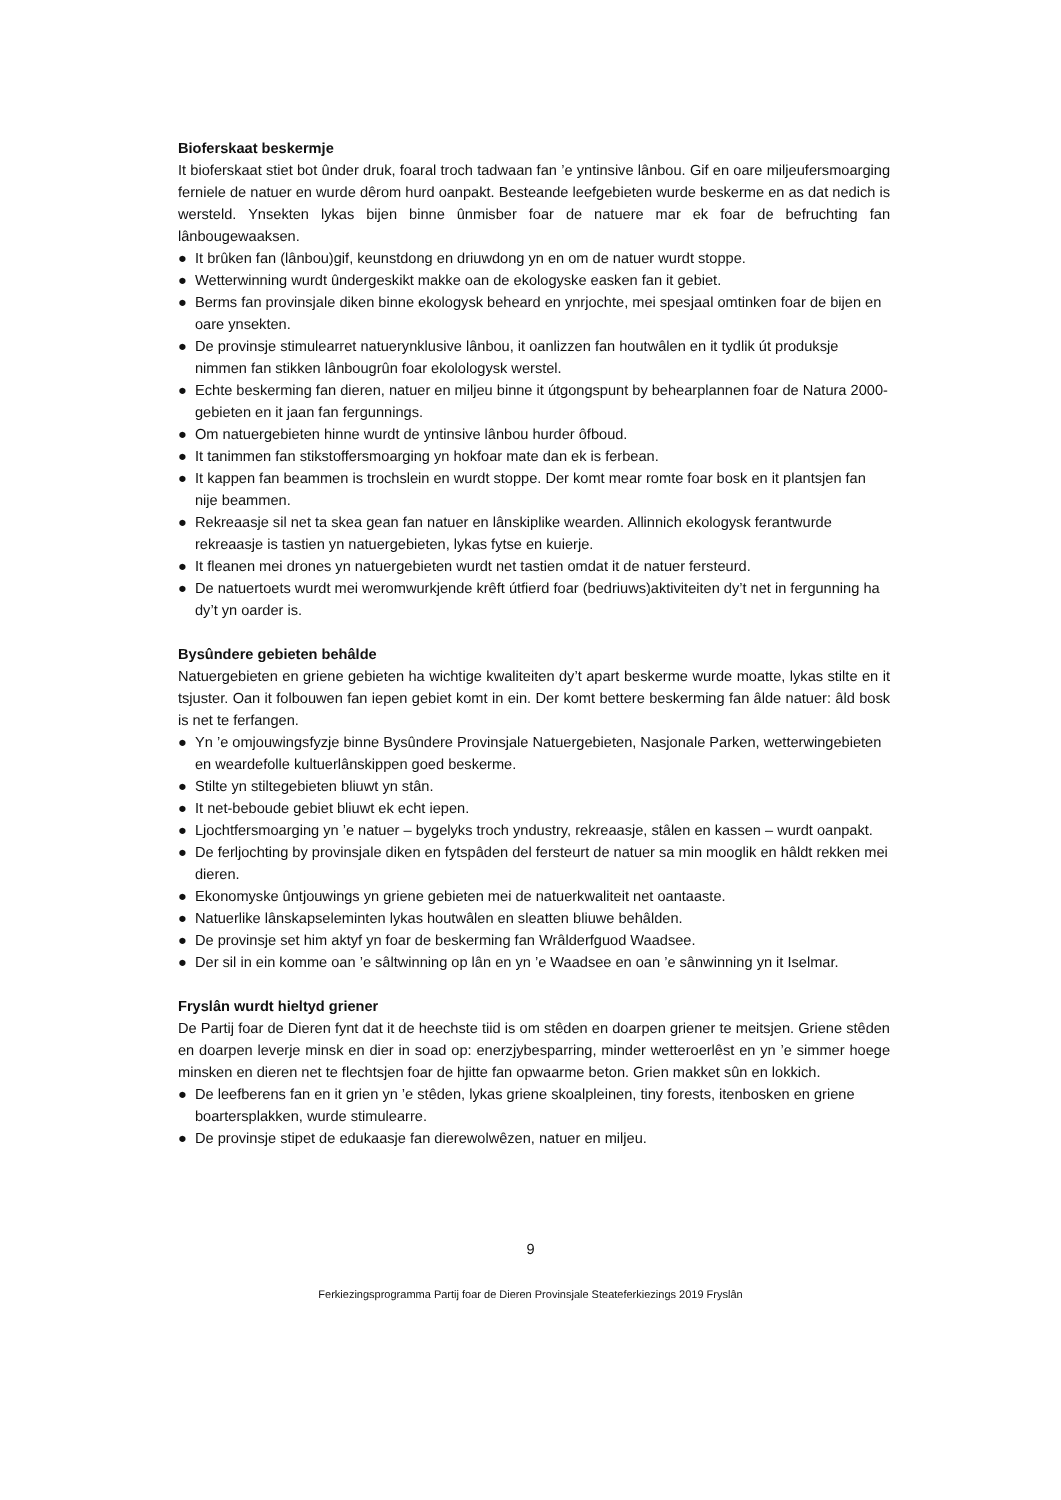Bioferskaat beskermje
It bioferskaat stiet bot ûnder druk, foaral troch tadwaan fan ’e yntinsive lânbou. Gif en oare miljeufersmoarging ferniele de natuer en wurde dêrom hurd oanpakt. Besteande leefgebieten wurde beskerme en as dat nedich is wersteld. Ynsekten lykas bijen binne ûnmisber foar de natuere mar ek foar de befruchting fan lânbougewaaksen.
● It brûken fan (lânbou)gif, keunstdong en driuwdong yn en om de natuer wurdt stoppe.
● Wetterwinning wurdt ûndergeskikt makke oan de ekologyske easken fan it gebiet.
● Berms fan provinsjale diken binne ekologysk beheard en ynrjochte, mei spesjaal omtinken foar de bijen en oare ynsekten.
● De provinsje stimulearret natuerynklusive lânbou, it oanlizzen fan houtwâlen en it tydlik út produksje nimmen fan stikken lânbougrûn foar ekolologysk werstel.
● Echte beskerming fan dieren, natuer en miljeu binne it útgongspunt by behearplannen foar de Natura 2000-gebieten en it jaan fan fergunnings.
● Om natuergebieten hinne wurdt de yntinsive lânbou hurder ôfboud.
● It tanimmen fan stikstoffersmoarging yn hokfoar mate dan ek is ferbean.
● It kappen fan beammen is trochslein en wurdt stoppe. Der komt mear romte foar bosk en it plantsjen fan nije beammen.
● Rekreaasje sil net ta skea gean fan natuer en lânskiplike wearden. Allinnich ekologysk ferantwurde rekreaasje is tastien yn natuergebieten, lykas fytse en kuierje.
● It fleanen mei drones yn natuergebieten wurdt net tastien omdat it de natuer fersteurd.
● De natuertoets wurdt mei weromwurkjende krêft útfierd foar (bedriuws)aktiviteiten dy’t net in fergunning ha dy’t yn oarder is.
Bysûndere gebieten behâlde
Natuergebieten en griene gebieten ha wichtige kwaliteiten dy’t apart beskerme wurde moatte, lykas stilte en it tsjuster. Oan it folbouwen fan iepen gebiet komt in ein. Der komt bettere beskerming fan âlde natuer: âld bosk is net te ferfangen.
● Yn ’e omjouwingsfyzje binne Bysûndere Provinsjale Natuergebieten, Nasjonale Parken, wetterwingebieten en weardefolle kultuerlânskippen goed beskerme.
● Stilte yn stiltegebieten bliuwt yn stân.
● It net-beboude gebiet bliuwt ek echt iepen.
● Ljochtfersmoarging yn ’e natuer – bygelyks troch yndustry, rekreaasje, stâlen en kassen – wurdt oanpakt.
● De ferljochting by provinsjale diken en fytspâden del fersteurt de natuer sa min mooglik en hâldt rekken mei dieren.
● Ekonomyske ûntjouwings yn griene gebieten mei de natuerkwaliteit net oantaaste.
● Natuerlike lânskapseleminten lykas houtwâlen en sleatten bliuwe behâlden.
● De provinsje set him aktyf yn foar de beskerming fan Wrâlderfguod Waadsee.
● Der sil in ein komme oan ’e sâltwinning op lân en yn ’e Waadsee en oan ’e sânwinning yn it Iselmar.
Fryslân wurdt hieltyd griener
De Partij foar de Dieren fynt dat it de heechste tiid is om stêden en doarpen griener te meitsjen. Griene stêden en doarpen leverje minsk en dier in soad op: enerzjybesparring, minder wetteroerlêst en yn ’e simmer hoege minsken en dieren net te flechtsjen foar de hjitte fan opwaarme beton. Grien makket sûn en lokkich.
● De leefberens fan en it grien yn ’e stêden, lykas griene skoalpleinen, tiny forests, itenbosken en griene boartersplakken, wurde stimulearre.
● De provinsje stipet de edukaasje fan dierewolwêzen, natuer en miljeu.
9
Ferkiezingsprogramma Partij foar de Dieren Provinsjale Steateferkiezings 2019 Fryslân